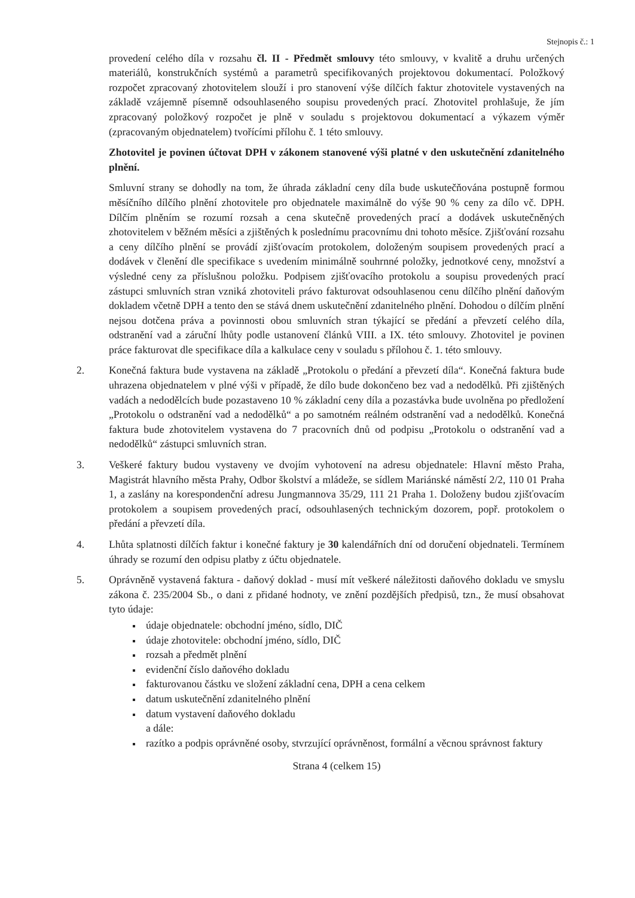Stejnopis č.: 1
provedení celého díla v rozsahu čl. II - Předmět smlouvy této smlouvy, v kvalitě a druhu určených materiálů, konstrukčních systémů a parametrů specifikovaných projektovou dokumentací. Položkový rozpočet zpracovaný zhotovitelem slouží i pro stanovení výše dílčích faktur zhotovitele vystavených na základě vzájemně písemně odsouhlaseného soupisu provedených prací. Zhotovitel prohlašuje, že jím zpracovaný položkový rozpočet je plně v souladu s projektovou dokumentací a výkazem výměr (zpracovaným objednatelem) tvořícími přílohu č. 1 této smlouvy.
Zhotovitel je povinen účtovat DPH v zákonem stanovené výši platné v den uskutečnění zdanitelného plnění.
Smluvní strany se dohodly na tom, že úhrada základní ceny díla bude uskutečňována postupně formou měsíčního dílčího plnění zhotovitele pro objednatele maximálně do výše 90 % ceny za dílo vč. DPH. Dílčím plněním se rozumí rozsah a cena skutečně provedených prací a dodávek uskutečněných zhotovitelem v běžném měsíci a zjištěných k poslednímu pracovnímu dni tohoto měsíce. Zjišťování rozsahu a ceny dílčího plnění se provádí zjišťovacím protokolem, doloženým soupisem provedených prací a dodávek v členění dle specifikace s uvedením minimálně souhrnné položky, jednotkové ceny, množství a výsledné ceny za příslušnou položku. Podpisem zjišťovacího protokolu a soupisu provedených prací zástupci smluvních stran vzniká zhotoviteli právo fakturovat odsouhlasenou cenu dílčího plnění daňovým dokladem včetně DPH a tento den se stává dnem uskutečnění zdanitelného plnění. Dohodou o dílčím plnění nejsou dotčena práva a povinnosti obou smluvních stran týkající se předání a převzetí celého díla, odstranění vad a záruční lhůty podle ustanovení článků VIII. a IX. této smlouvy. Zhotovitel je povinen práce fakturovat dle specifikace díla a kalkulace ceny v souladu s přílohou č. 1. této smlouvy.
2. Konečná faktura bude vystavena na základě „Protokolu o předání a převzetí díla“. Konečná faktura bude uhrazena objednatelem v plné výši v případě, že dílo bude dokončeno bez vad a nedodělků. Při zjištěných vadách a nedodělcích bude pozastaveno 10 % základní ceny díla a pozastávka bude uvolněna po předložení „Protokolu o odstranění vad a nedodělků“ a po samotném reálném odstranění vad a nedodělků. Konečná faktura bude zhotovitelem vystavena do 7 pracovních dnů od podpisu „Protokolu o odstranění vad a nedodělků“ zástupci smluvních stran.
3. Veškeré faktury budou vystaveny ve dvojím vyhotovení na adresu objednatele: Hlavní město Praha, Magistrát hlavního města Prahy, Odbor školství a mládeže, se sídlem Mariánské náměstí 2/2, 110 01 Praha 1, a zaslány na korespondenční adresu Jungmannova 35/29, 111 21 Praha 1. Doloženy budou zjišťovacím protokolem a soupisem provedených prací, odsouhlasených technickým dozorem, popř. protokolem o předání a převzetí díla.
4. Lhůta splatnosti dílčích faktur i konečné faktury je 30 kalendářních dní od doručení objednateli. Termínem úhrady se rozumí den odpisu platby z účtu objednatele.
5. Oprávněně vystavená faktura - daňový doklad - musí mít veškeré náležitosti daňového dokladu ve smyslu zákona č. 235/2004 Sb., o dani z přidané hodnoty, ve znění pozdějších předpisů, tzn., že musí obsahovat tyto údaje:
údaje objednatele: obchodní jméno, sídlo, DIČ
údaje zhotovitele: obchodní jméno, sídlo, DIČ
rozsah a předmět plnění
evidenční číslo daňového dokladu
fakturovanou částku ve složení základní cena, DPH a cena celkem
datum uskutečnění zdanitelného plnění
datum vystavení daňového dokladu
a dále:
razítko a podpis oprávněné osoby, stvrzující oprávněnost, formální a věcnou správnost faktury
Strana 4 (celkem 15)